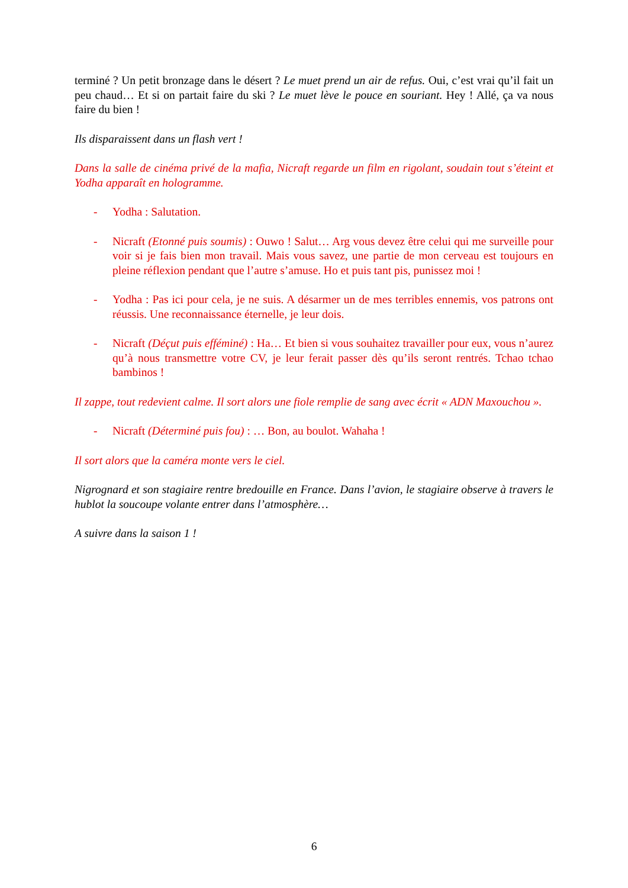terminé ? Un petit bronzage dans le désert ? Le muet prend un air de refus. Oui, c’est vrai qu’il fait un peu chaud… Et si on partait faire du ski ? Le muet lève le pouce en souriant. Hey ! Allé, ça va nous faire du bien !
Ils disparaissent dans un flash vert !
Dans la salle de cinéma privé de la mafia, Nicraft regarde un film en rigolant, soudain tout s’éteint et Yodha apparaît en hologramme.
- Yodha : Salutation.
- Nicraft (Etonné puis soumis) : Ouwo ! Salut… Arg vous devez être celui qui me surveille pour voir si je fais bien mon travail. Mais vous savez, une partie de mon cerveau est toujours en pleine réflexion pendant que l’autre s’amuse. Ho et puis tant pis, punissez moi !
- Yodha : Pas ici pour cela, je ne suis. A désarmer un de mes terribles ennemis, vos patrons ont réussis. Une reconnaissance éternelle, je leur dois.
- Nicraft (Déçut puis efféminé) : Ha… Et bien si vous souhaitez travailler pour eux, vous n’aurez qu’à nous transmettre votre CV, je leur ferait passer dès qu’ils seront rentrés. Tchao tchao bambinos !
Il zappe, tout redevient calme. Il sort alors une fiole remplie de sang avec écrit « ADN Maxouchou ».
- Nicraft (Déterminé puis fou) : … Bon, au boulot. Wahaha !
Il sort alors que la caméra monte vers le ciel.
Nigrognard et son stagiaire rentre bredouille en France. Dans l’avion, le stagiaire observe à travers le hublot la soucoupe volante entrer dans l’atmosphère…
A suivre dans la saison 1 !
6